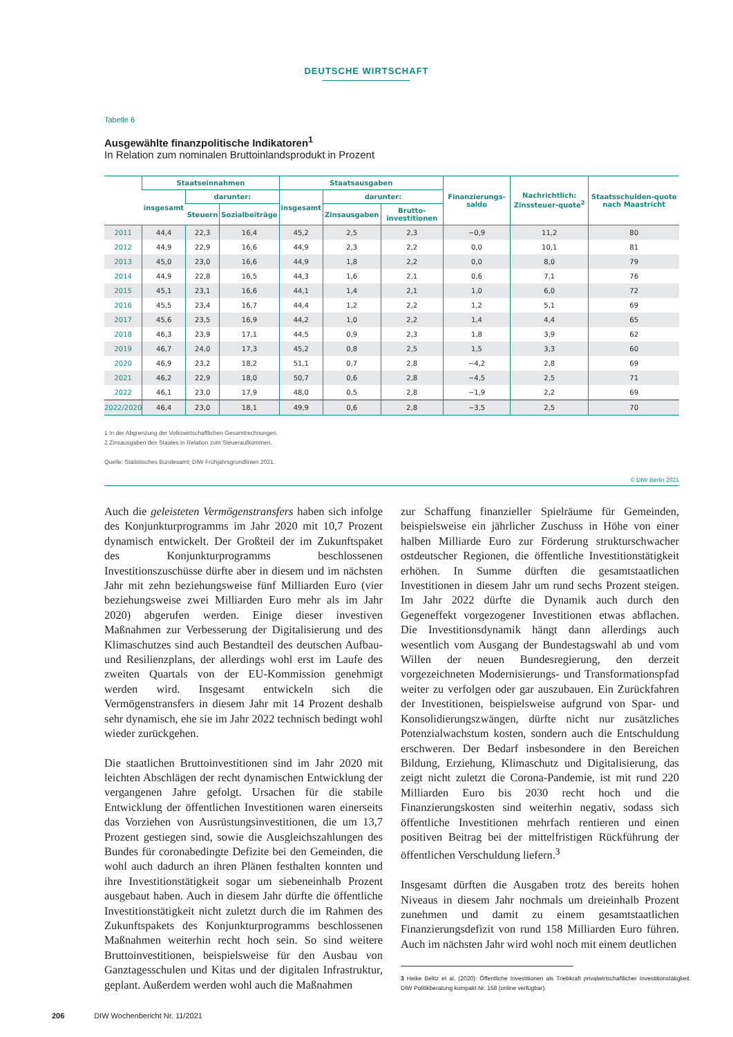DEUTSCHE WIRTSCHAFT
Tabelle 6
Ausgewählte finanzpolitische Indikatoren<sup>1</sup>
In Relation zum nominalen Bruttoinlandsprodukt in Prozent
| | Staatseinnahmen | | | Staatsausgaben | | | Finanzierungs-saldo | Nachrichtlich: Zinssteuer-quote<sup>2</sup> | Staatsschulden-quote nach Maastricht |
| --- | --- | --- | --- | --- | --- | --- | --- | --- | --- |
| | insgesamt | darunter: | | insgesamt | darunter: | | | | |
| | | Steuern | Sozialbeiträge | | Zinsausgaben | Brutto-investitionen | | | |
| 2011 | 44,4 | 22,3 | 16,4 | 45,2 | 2,5 | 2,3 | −0,9 | 11,2 | 80 |
| 2012 | 44,9 | 22,9 | 16,6 | 44,9 | 2,3 | 2,2 | 0,0 | 10,1 | 81 |
| 2013 | 45,0 | 23,0 | 16,6 | 44,9 | 1,8 | 2,2 | 0,0 | 8,0 | 79 |
| 2014 | 44,9 | 22,8 | 16,5 | 44,3 | 1,6 | 2,1 | 0,6 | 7,1 | 76 |
| 2015 | 45,1 | 23,1 | 16,6 | 44,1 | 1,4 | 2,1 | 1,0 | 6,0 | 72 |
| 2016 | 45,5 | 23,4 | 16,7 | 44,4 | 1,2 | 2,2 | 1,2 | 5,1 | 69 |
| 2017 | 45,6 | 23,5 | 16,9 | 44,2 | 1,0 | 2,2 | 1,4 | 4,4 | 65 |
| 2018 | 46,3 | 23,9 | 17,1 | 44,5 | 0,9 | 2,3 | 1,8 | 3,9 | 62 |
| 2019 | 46,7 | 24,0 | 17,3 | 45,2 | 0,8 | 2,5 | 1,5 | 3,3 | 60 |
| 2020 | 46,9 | 23,2 | 18,2 | 51,1 | 0,7 | 2,8 | −4,2 | 2,8 | 69 |
| 2021 | 46,2 | 22,9 | 18,0 | 50,7 | 0,6 | 2,8 | −4,5 | 2,5 | 71 |
| 2022 | 46,1 | 23,0 | 17,9 | 48,0 | 0,5 | 2,8 | −1,9 | 2,2 | 69 |
| 2022/2020 | 46,4 | 23,0 | 18,1 | 49,9 | 0,6 | 2,8 | −3,5 | 2,5 | 70 |
1 In der Abgrenzung der Volkswirtschaftlichen Gesamtrechnungen.
2 Zinsausgaben des Staates in Relation zum Steueraufkommen.
Quelle: Statistisches Bundesamt; DIW Frühjahrsgrundlinien 2021.
© DIW Berlin 2021
Auch die geleisteten Vermögenstransfers haben sich infolge des Konjunkturprogramms im Jahr 2020 mit 10,7 Prozent dynamisch entwickelt. Der Großteil der im Zukunftspaket des Konjunkturprogramms beschlossenen Investitionszuschüsse dürfte aber in diesem und im nächsten Jahr mit zehn beziehungsweise fünf Milliarden Euro (vier beziehungsweise zwei Milliarden Euro mehr als im Jahr 2020) abgerufen werden. Einige dieser investiven Maßnahmen zur Verbesserung der Digitalisierung und des Klimaschutzes sind auch Bestandteil des deutschen Aufbau- und Resilienzplans, der allerdings wohl erst im Laufe des zweiten Quartals von der EU-Kommission genehmigt werden wird. Insgesamt entwickeln sich die Vermögenstransfers in diesem Jahr mit 14 Prozent deshalb sehr dynamisch, ehe sie im Jahr 2022 technisch bedingt wohl wieder zurückgehen.
Die staatlichen Bruttoinvestitionen sind im Jahr 2020 mit leichten Abschlägen der recht dynamischen Entwicklung der vergangenen Jahre gefolgt. Ursachen für die stabile Entwicklung der öffentlichen Investitionen waren einerseits das Vorziehen von Ausrüstungsinvestitionen, die um 13,7 Prozent gestiegen sind, sowie die Ausgleichszahlungen des Bundes für coronabedingte Defizite bei den Gemeinden, die wohl auch dadurch an ihren Plänen festhalten konnten und ihre Investitionstätigkeit sogar um siebeneinhalb Prozent ausgebaut haben. Auch in diesem Jahr dürfte die öffentliche Investitionstätigkeit nicht zuletzt durch die im Rahmen des Zukunftspakets des Konjunkturprogramms beschlossenen Maßnahmen weiterhin recht hoch sein. So sind weitere Bruttoinvestitionen, beispielsweise für den Ausbau von Ganztagesschulen und Kitas und der digitalen Infrastruktur, geplant. Außerdem werden wohl auch die Maßnahmen
zur Schaffung finanzieller Spielräume für Gemeinden, beispielsweise ein jährlicher Zuschuss in Höhe von einer halben Milliarde Euro zur Förderung strukturschwacher ostdeutscher Regionen, die öffentliche Investitionstätigkeit erhöhen. In Summe dürften die gesamtstaatlichen Investitionen in diesem Jahr um rund sechs Prozent steigen. Im Jahr 2022 dürfte die Dynamik auch durch den Gegeneffekt vorgezogener Investitionen etwas abflachen. Die Investitionsdynamik hängt dann allerdings auch wesentlich vom Ausgang der Bundestagswahl ab und vom Willen der neuen Bundesregierung, den derzeit vorgezeichneten Modernisierungs- und Transformationspfad weiter zu verfolgen oder gar auszubauen. Ein Zurückfahren der Investitionen, beispielsweise aufgrund von Spar- und Konsolidierungszwängen, dürfte nicht nur zusätzliches Potenzialwachstum kosten, sondern auch die Entschuldung erschweren. Der Bedarf insbesondere in den Bereichen Bildung, Erziehung, Klimaschutz und Digitalisierung, das zeigt nicht zuletzt die Corona-Pandemie, ist mit rund 220 Milliarden Euro bis 2030 recht hoch und die Finanzierungskosten sind weiterhin negativ, sodass sich öffentliche Investitionen mehrfach rentieren und einen positiven Beitrag bei der mittelfristigen Rückführung der öffentlichen Verschuldung liefern.<sup>3</sup>
Insgesamt dürften die Ausgaben trotz des bereits hohen Niveaus in diesem Jahr nochmals um dreieinhalb Prozent zunehmen und damit zu einem gesamtstaatlichen Finanzierungsdefizit von rund 158 Milliarden Euro führen. Auch im nächsten Jahr wird wohl noch mit einem deutlichen
3 Heike Belitz et al. (2020): Öffentliche Investitionen als Triebkraft privatwirtschaftlicher Investitionstätigkeit. DIW Politikberatung kompakt Nr. 158 (online verfügbar).
206 DIW Wochenbericht Nr. 11/2021